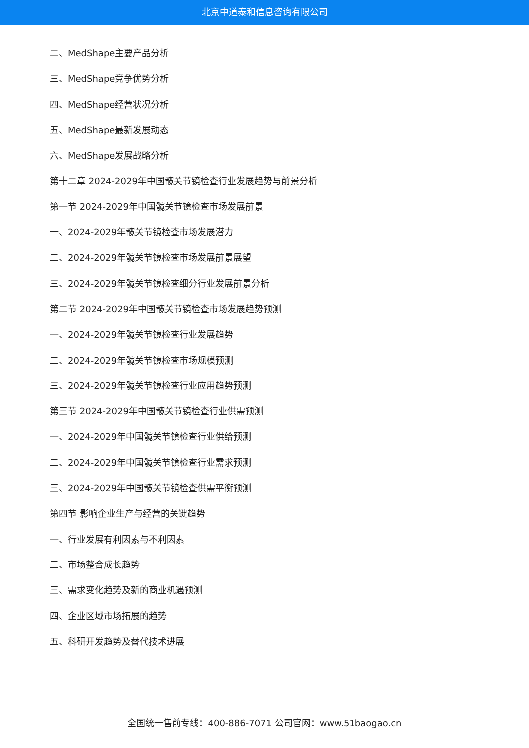北京中道泰和信息咨询有限公司
二、MedShape主要产品分析
三、MedShape竞争优势分析
四、MedShape经营状况分析
五、MedShape最新发展动态
六、MedShape发展战略分析
第十二章 2024-2029年中国髋关节镜检查行业发展趋势与前景分析
第一节 2024-2029年中国髋关节镜检查市场发展前景
一、2024-2029年髋关节镜检查市场发展潜力
二、2024-2029年髋关节镜检查市场发展前景展望
三、2024-2029年髋关节镜检查细分行业发展前景分析
第二节 2024-2029年中国髋关节镜检查市场发展趋势预测
一、2024-2029年髋关节镜检查行业发展趋势
二、2024-2029年髋关节镜检查市场规模预测
三、2024-2029年髋关节镜检查行业应用趋势预测
第三节 2024-2029年中国髋关节镜检查行业供需预测
一、2024-2029年中国髋关节镜检查行业供给预测
二、2024-2029年中国髋关节镜检查行业需求预测
三、2024-2029年中国髋关节镜检查供需平衡预测
第四节 影响企业生产与经营的关键趋势
一、行业发展有利因素与不利因素
二、市场整合成长趋势
三、需求变化趋势及新的商业机遇预测
四、企业区域市场拓展的趋势
五、科研开发趋势及替代技术进展
全国统一售前专线：400-886-7071 公司官网：www.51baogao.cn